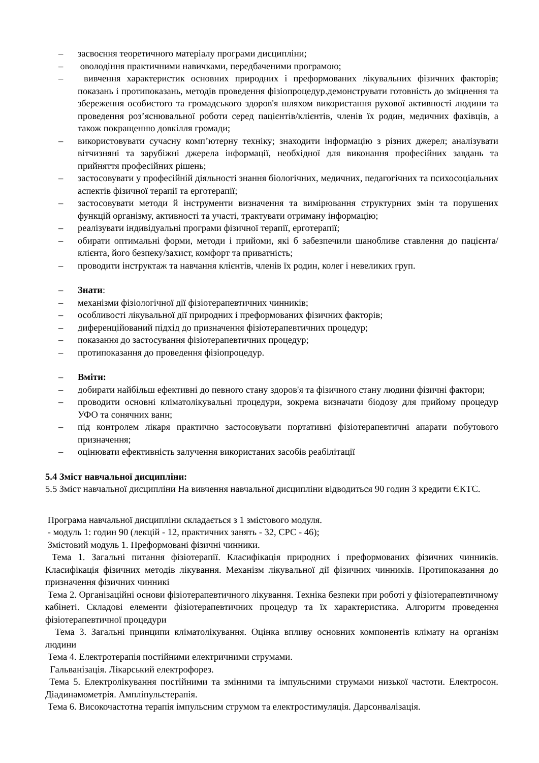– засвоєння теоретичного матеріалу програми дисципліни;
– оволодіння практичними навичками, передбаченими програмою;
– вивчення характеристик основних природних і преформованих лікувальних фізичних факторів; показань і протипоказань, методів проведення фізіопроцедур.демонструвати готовність до зміцнення та збереження особистого та громадського здоров'я шляхом використання рухової активності людини та проведення роз’яснювальної роботи серед пацієнтів/клієнтів, членів їх родин, медичних фахівців, а також покращенню довкілля громади;
– використовувати сучасну комп’ютерну техніку; знаходити інформацію з різних джерел; аналізувати вітчизняні та зарубіжні джерела інформації, необхідної для виконання професійних завдань та прийняття професійних рішень;
– застосовувати у професійній діяльності знання біологічних, медичних, педагогічних та психосоціальних аспектів фізичної терапії та ерготерапії;
– застосовувати методи й інструменти визначення та вимірювання структурних змін та порушених функцій організму, активності та участі, трактувати отриману інформацію;
– реалізувати індивідуальні програми фізичної терапії, ерготерапії;
– обирати оптимальні форми, методи і прийоми, які б забезпечили шанобливе ставлення до пацієнта/клієнта, його безпеку/захист, комфорт та приватність;
– проводити інструктаж та навчання клієнтів, членів їх родин, колег і невеликих груп.
– Знати:
– механізми фізіологічної дії фізіотерапевтичних чинників;
– особливості лікувальної дії природних і преформованих фізичних факторів;
– диференційований підхід до призначення фізіотерапевтичних процедур;
– показання до застосування фізіотерапевтичних процедур;
– протипоказання до проведення фізіопроцедур.
– Вміти:
– добирати найбільш ефективні до певного стану здоров'я та фізичного стану людини фізичні фактори;
– проводити основні кліматолікувальні процедури, зокрема визначати біодозу для прийому процедур УФО та сонячних ванн;
– під контролем лікаря практично застосовувати портативні фізіотерапевтичні апарати побутового призначення;
– оцінювати ефективність залучення використаних засобів реабілітації
5.4 Зміст навчальної дисципліни:
5.5 Зміст навчальної дисципліни На вивчення навчальної дисципліни відводиться 90 годин 3 кредити ЄКТС.
Програма навчальної дисципліни складається з 1 змістового модуля.
- модуль 1: годин 90 (лекцій - 12, практичних занять - 32, СРС - 46);
Змістовий модуль 1. Преформовані фізичні чинники.
Тема 1. Загальні питання фізіотерапії. Класифікація природних і преформованих фізичних чинників. Класифікація фізичних методів лікування. Механізм лікувальної дії фізичних чинників. Протипоказання до призначення фізичних чинникі
Тема 2. Організаційні основи фізіотерапевтичного лікування. Техніка безпеки при роботі у фізіотерапевтичному кабінеті. Складові елементи фізіотерапевтичних процедур та їх характеристика. Алгоритм проведення фізіотерапевтичної процедури
Тема 3. Загальні принципи кліматолікування. Оцінка впливу основних компонентів клімату на організм людини
Тема 4. Електротерапія постійними електричними струмами.
Гальванізація. Лікарський електрофорез.
Тема 5. Електролікування постійними та змінними та імпульсними струмами низької частоти. Електросон. Діадинамометрія. Ампліпульстерапія.
Тема 6. Високочастотна терапія імпульсним струмом та електростимуляція. Дарсонвалізація.